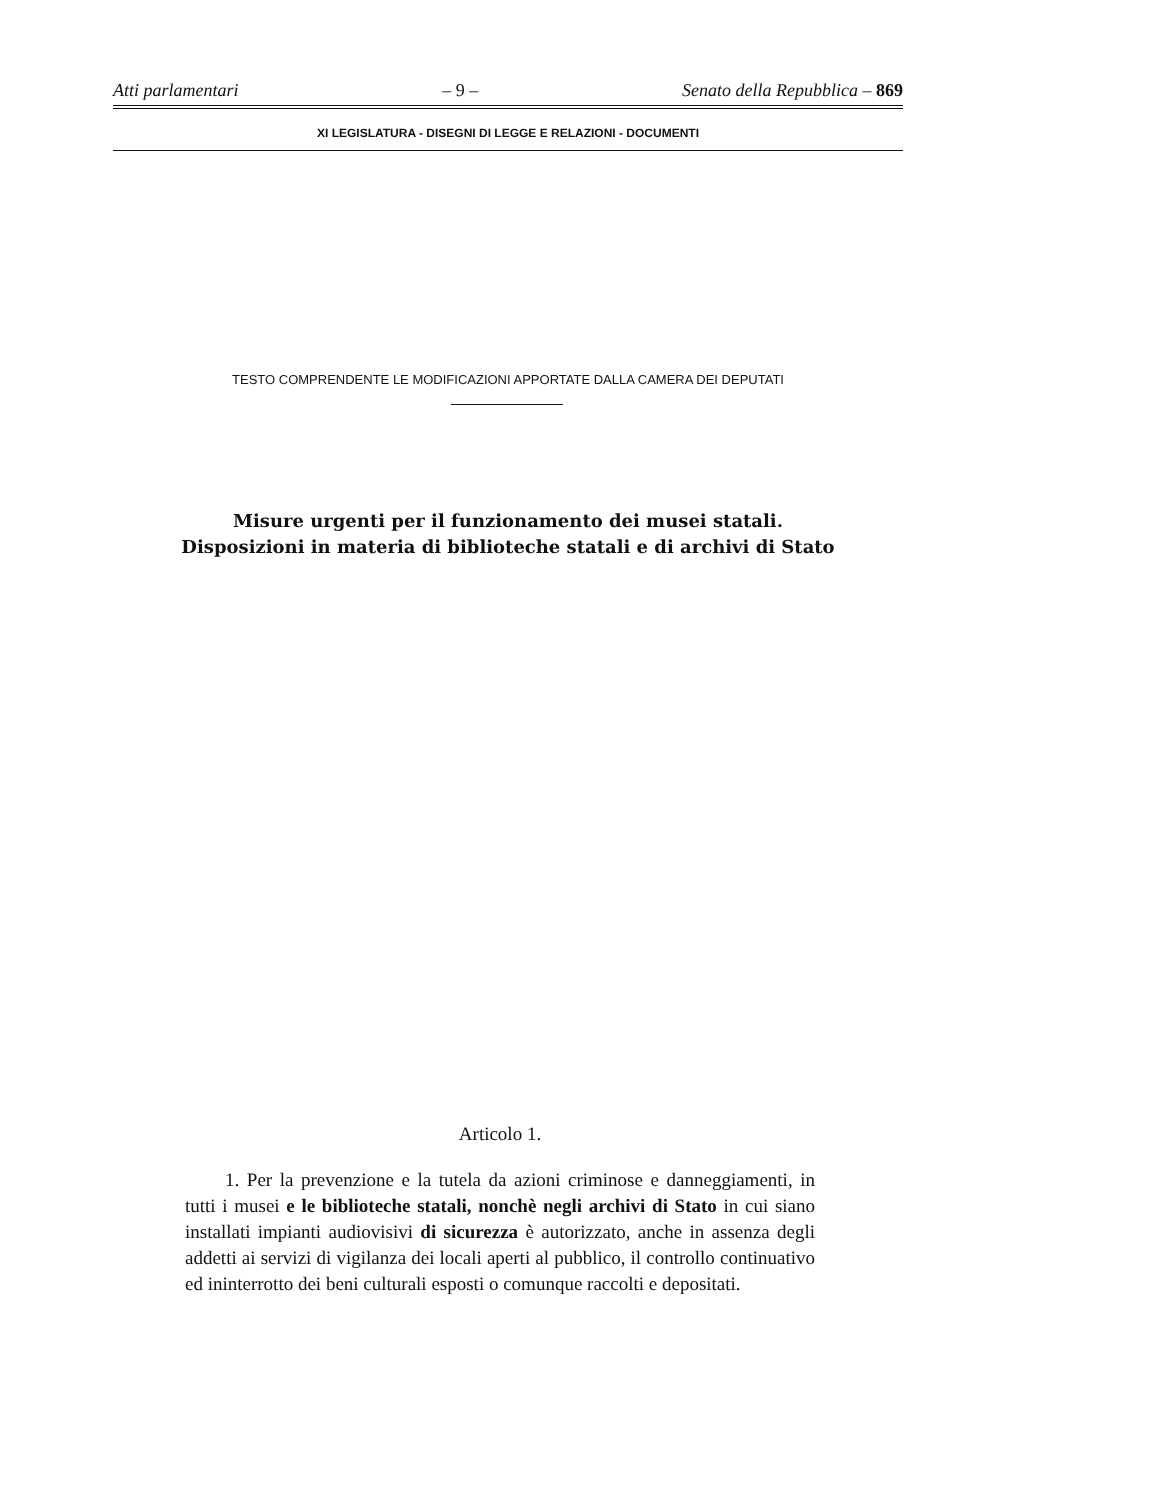Atti parlamentari – 9 – Senato della Repubblica – 869
XI LEGISLATURA - DISEGNI DI LEGGE E RELAZIONI - DOCUMENTI
TESTO COMPRENDENTE LE MODIFICAZIONI APPORTATE DALLA CAMERA DEI DEPUTATI
Misure urgenti per il funzionamento dei musei statali.
Disposizioni in materia di biblioteche statali e di archivi di Stato
Articolo 1.
1. Per la prevenzione e la tutela da azioni criminose e danneggiamenti, in tutti i musei e le biblioteche statali, nonchè negli archivi di Stato in cui siano installati impianti audiovisivi di sicurezza è autorizzato, anche in assenza degli addetti ai servizi di vigilanza dei locali aperti al pubblico, il controllo continuativo ed ininterrotto dei beni culturali esposti o comunque raccolti e depositati.